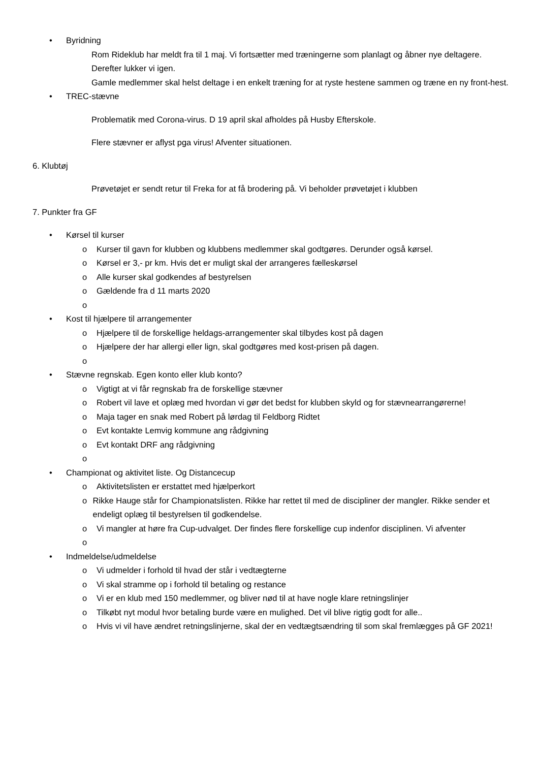• Byridning
Rom Rideklub har meldt fra til 1 maj. Vi fortsætter med træningerne som planlagt og åbner nye deltagere. Derefter lukker vi igen.
Gamle medlemmer skal helst deltage i en enkelt træning for at ryste hestene sammen og træne en ny front-hest.
• TREC-stævne
Problematik med Corona-virus. D 19 april skal afholdes på Husby Efterskole.
Flere stævner er aflyst pga virus! Afventer situationen.
6. Klubtøj
Prøvetøjet er sendt retur til Freka for at få brodering på. Vi beholder prøvetøjet i klubben
7. Punkter fra GF
• Kørsel til kurser
o Kurser til gavn for klubben og klubbens medlemmer skal godtgøres. Derunder også kørsel.
o Kørsel er 3,- pr km. Hvis det er muligt skal der arrangeres fælleskørsel
o Alle kurser skal godkendes af bestyrelsen
o Gældende fra d 11 marts 2020
o
• Kost til hjælpere til arrangementer
o Hjælpere til de forskellige heldags-arrangementer skal tilbydes kost på dagen
o Hjælpere der har allergi eller lign, skal godtgøres med kost-prisen på dagen.
o
• Stævne regnskab. Egen konto eller klub konto?
o Vigtigt at vi får regnskab fra de forskellige stævner
o Robert vil lave et oplæg med hvordan vi gør det bedst for klubben skyld og for stævnearrangørerne!
o Maja tager en snak med Robert på lørdag til Feldborg Ridtet
o Evt kontakte Lemvig kommune ang rådgivning
o Evt kontakt DRF ang rådgivning
o
• Championat og aktivitet liste. Og Distancecup
o Aktivitetslisten er erstattet med hjælperkort
o Rikke Hauge står for Championatslisten. Rikke har rettet til med de discipliner der mangler. Rikke sender et endeligt oplæg til bestyrelsen til godkendelse.
o Vi mangler at høre fra Cup-udvalget. Der findes flere forskellige cup indenfor disciplinen. Vi afventer
o
• Indmeldelse/udmeldelse
o Vi udmelder i forhold til hvad der står i vedtægterne
o Vi skal stramme op i forhold til betaling og restance
o Vi er en klub med 150 medlemmer, og bliver nød til at have nogle klare retningslinjer
o Tilkøbt nyt modul hvor betaling burde være en mulighed. Det vil blive rigtig godt for alle..
o Hvis vi vil have ændret retningslinjerne, skal der en vedtægtsændring til som skal fremlægges på GF 2021!